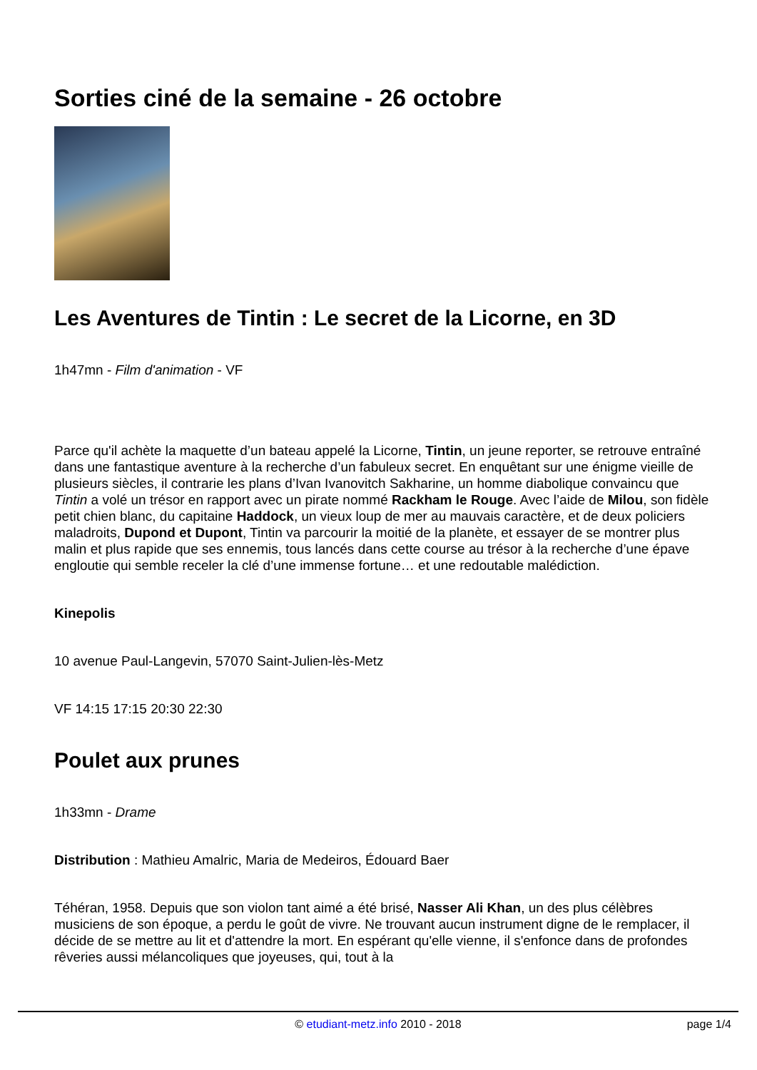Sorties ciné de la semaine - 26 octobre
Les Aventures de Tintin : Le secret de la Licorne, en 3D
1h47mn - Film d'animation - VF
Parce qu'il achète la maquette d’un bateau appelé la Licorne, Tintin, un jeune reporter, se retrouve entraîné dans une fantastique aventure à la recherche d’un fabuleux secret. En enquêtant sur une énigme vieille de plusieurs siècles, il contrarie les plans d’Ivan Ivanovitch Sakharine, un homme diabolique convaincu que Tintin a volé un trésor en rapport avec un pirate nommé Rackham le Rouge. Avec l’aide de Milou, son fidèle petit chien blanc, du capitaine Haddock, un vieux loup de mer au mauvais caractère, et de deux policiers maladroits, Dupond et Dupont, Tintin va parcourir la moitié de la planète, et essayer de se montrer plus malin et plus rapide que ses ennemis, tous lancés dans cette course au trésor à la recherche d’une épave engloutie qui semble receler la clé d’une immense fortune… et une redoutable malédiction.
Kinepolis
10 avenue Paul-Langevin, 57070 Saint-Julien-lès-Metz
VF 14:15 17:15 20:30 22:30
Poulet aux prunes
1h33mn - Drame
Distribution : Mathieu Amalric, Maria de Medeiros, Édouard Baer
Téhéran, 1958. Depuis que son violon tant aimé a été brisé, Nasser Ali Khan, un des plus célèbres musiciens de son époque, a perdu le goût de vivre. Ne trouvant aucun instrument digne de le remplacer, il décide de se mettre au lit et d'attendre la mort. En espérant qu'elle vienne, il s'enfonce dans de profondes rêveries aussi mélancoliques que joyeuses, qui, tout à la
© etudiant-metz.info 2010 - 2018
page 1/4